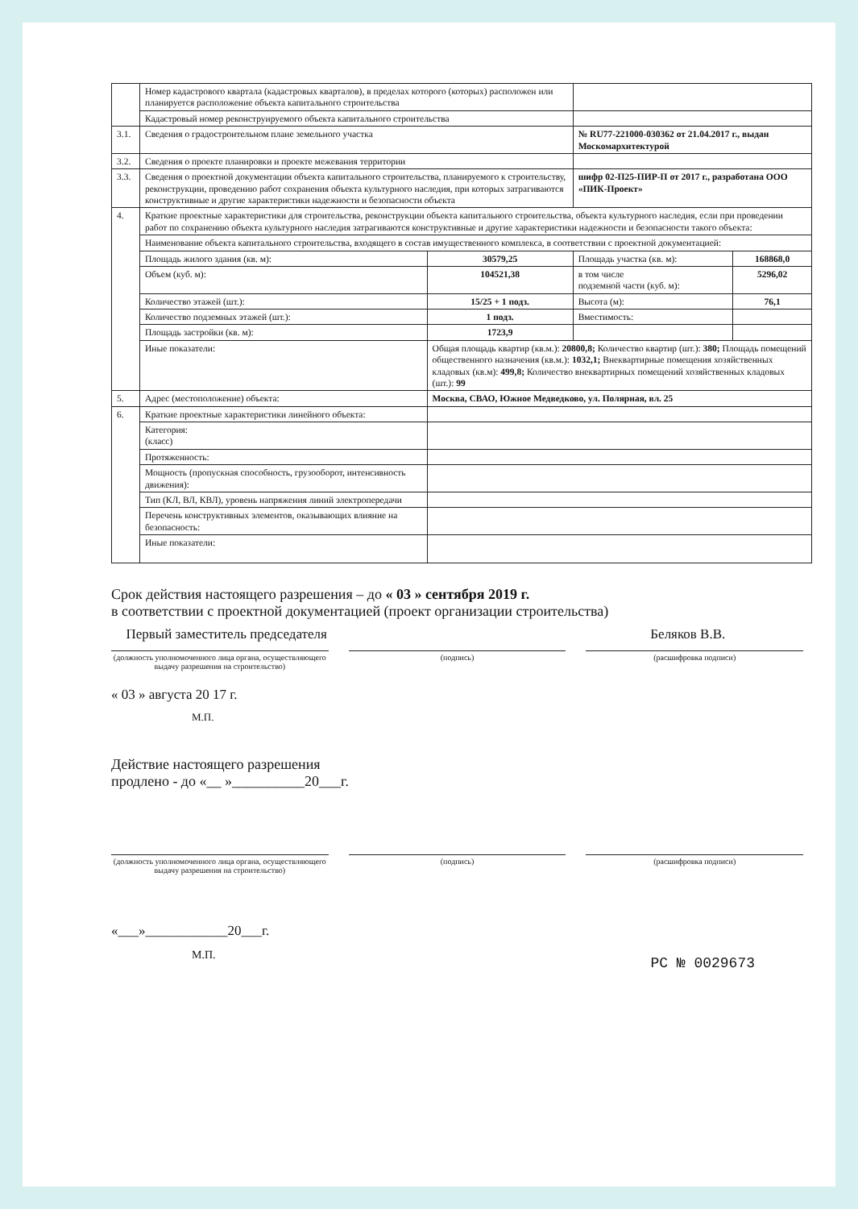| | Номер кадастрового квартала (кадастровых кварталов), в пределах которого (которых) расположен или планируется расположение объекта капитального строительства | | | |
| | Кадастровый номер реконструируемого объекта капитального строительства | | | |
| 3.1. | Сведения о градостроительном плане земельного участка | | № RU77-221000-030362 от 21.04.2017 г., выдан Москомархитектурой | |
| 3.2. | Сведения о проекте планировки и проекте межевания территории | | | |
| 3.3. | Сведения о проектной документации объекта капитального строительства, планируемого к строительству, реконструкции, проведению работ сохранения объекта культурного наследия, при которых затрагиваются конструктивные и другие характеристики надежности и безопасности объекта | | шифр 02-П25-ПИР-П от 2017 г., разработана ООО «ПИК-Проект» | |
| 4. | Краткие проектные характеристики для строительства, реконструкции объекта капитального строительства, объекта культурного наследия, если при проведении работ по сохранению объекта культурного наследия затрагиваются конструктивные и другие характеристики надежности и безопасности такого объекта: | | | |
| | Наименование объекта капитального строительства, входящего в состав имущественного комплекса, в соответствии с проектной документацией: | | | |
| | Площадь жилого здания (кв. м): | 30579,25 | Площадь участка (кв. м): | 168868,0 |
| | Объем (куб. м): | 104521,38 | в том числе подземной части (куб. м): | 5296,02 |
| | Количество этажей (шт.): | 15/25 + 1 подз. | Высота (м): | 76,1 |
| | Количество подземных этажей (шт.): | 1 подз. | Вместимость: | |
| | Площадь застройки (кв. м): | 1723,9 | | |
| | Иные показатели: | Общая площадь квартир (кв.м.): 20800,8; Количество квартир (шт.): 380; Площадь помещений общественного назначения (кв.м.): 1032,1; Внеквартирные помещения хозяйственных кладовых (кв.м): 499,8; Количество внеквартирных помещений хозяйственных кладовых (шт.): 99 | | |
| 5. | Адрес (местоположение) объекта: | Москва, СВАО, Южное Медведково, ул. Полярная, вл. 25 | | |
| 6. | Краткие проектные характеристики линейного объекта: | | | |
| | Категория: (класс) | | | |
| | Протяженность: | | | |
| | Мощность (пропускная способность, грузооборот, интенсивность движения): | | | |
| | Тип (КЛ, ВЛ, КВЛ), уровень напряжения линий электропередачи | | | |
| | Перечень конструктивных элементов, оказывающих влияние на безопасность: | | | |
| | Иные показатели: | | | |
Срок действия настоящего разрешения – до « 03 » сентября 2019 г.
в соответствии с проектной документацией (проект организации строительства)
Первый заместитель председателя
Беляков В.В.
(должность уполномоченного лица органа, осуществляющего выдачу разрешения на строительство)
(подпись) (расшифровка подписи)
« 03 » августа 20 17 г.
М.П.
Действие настоящего разрешения
продлено - до «__ »__________20___г.
(должность уполномоченного лица органа, осуществляющего выдачу разрешения на строительство)
(подпись) (расшифровка подписи)
«___»____________20___г.
М.П. РС № 0029673